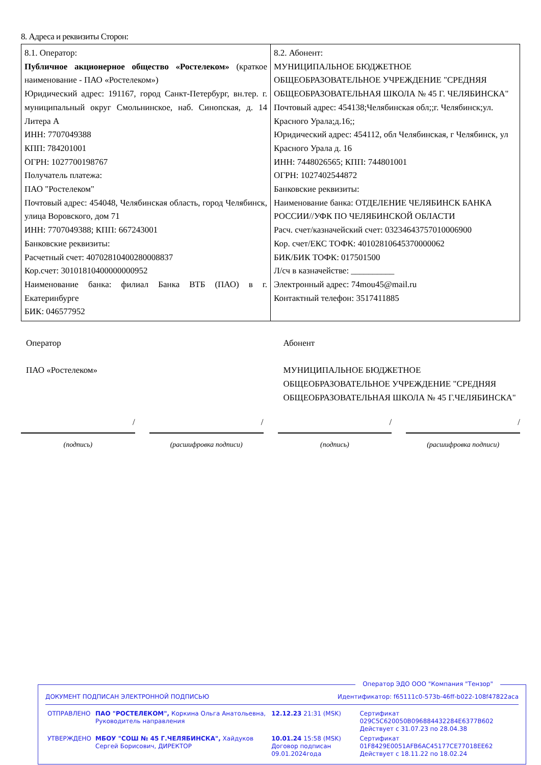8. Адреса и реквизиты Сторон:
| 8.1. Оператор: Публичное акционерное общество «Ростелеком» (краткое наименование - ПАО «Ростелеком») Юридический адрес: 191167, город Санкт-Петербург, вн.тер. г. муниципальный округ Смольнинское, наб. Синопская, д. 14 Литера А ИНН: 7707049388 КПП: 784201001 ОГРН: 1027700198767 Получатель платежа: ПАО "Ростелеком" Почтовый адрес: 454048, Челябинская область, город Челябинск, улица Воровского, дом 71 ИНН: 7707049388; КПП: 667243001 Банковские реквизиты: Расчетный счет: 40702810400280008837 Кор.счет: 30101810400000000952 Наименование банка: филиал Банка ВТБ (ПАО) в г. Екатеринбурге БИК: 046577952 | 8.2. Абонент: МУНИЦИПАЛЬНОЕ БЮДЖЕТНОЕ ОБЩЕОБРАЗОВАТЕЛЬНОЕ УЧРЕЖДЕНИЕ "СРЕДНЯЯ ОБЩЕОБРАЗОВАТЕЛЬНАЯ ШКОЛА № 45 Г. ЧЕЛЯБИНСКА" Почтовый адрес: 454138;Челябинская обл;;г. Челябинск;ул. Красного Урала;д.16;; Юридический адрес: 454112, обл Челябинская, г Челябинск, ул Красного Урала д. 16 ИНН: 7448026565; КПП: 744801001 ОГРН: 1027402544872 Банковские реквизиты: Наименование банка: ОТДЕЛЕНИЕ ЧЕЛЯБИНСК БАНКА РОССИИ//УФК ПО ЧЕЛЯБИНСКОЙ ОБЛАСТИ Расч. счет/казначейский счет: 03234643757010006900 Кор. счет/ЕКС ТОФК: 40102810645370000062 БИК/БИК ТОФК: 017501500 Л/сч в казначействе: __________ Электронный адрес: 74mou45@mail.ru Контактный телефон: 3517411885 |
Оператор
ПАО «Ростелеком»
Абонент
МУНИЦИПАЛЬНОЕ БЮДЖЕТНОЕ ОБЩЕОБРАЗОВАТЕЛЬНОЕ УЧРЕЖДЕНИЕ "СРЕДНЯЯ ОБЩЕОБРАЗОВАТЕЛЬНАЯ ШКОЛА № 45 Г.ЧЕЛЯБИНСКА"
/
(подпись)
/
(расшифровка подписи)
/
(подпись)
/
(расшифровка подписи)
Оператор ЭДО ООО "Компания "Тензор"
ДОКУМЕНТ ПОДПИСАН ЭЛЕКТРОННОЙ ПОДПИСЬЮ Идентификатор: f65111c0-573b-46ff-b022-108f47822aca
| ОТПРАВЛЕНО | ПАО "РОСТЕЛЕКОМ", Коркина Ольга Анатольевна, Руководитель направления | 12.12.23 21:31 (MSK) | Сертификат 029C5C620050B096884432284E6377B602 Действует с 31.07.23 по 28.04.38 |
| УТВЕРЖДЕНО | МБОУ "СОШ № 45 Г.ЧЕЛЯБИНСКА", Хайдуков Сергей Борисович, ДИРЕКТОР | 10.01.24 15:58 (MSK) Договор подписан 09.01.2024года | Сертификат 01F8429E0051AFB6AC45177CE77018EE62 Действует с 18.11.22 по 18.02.24 |